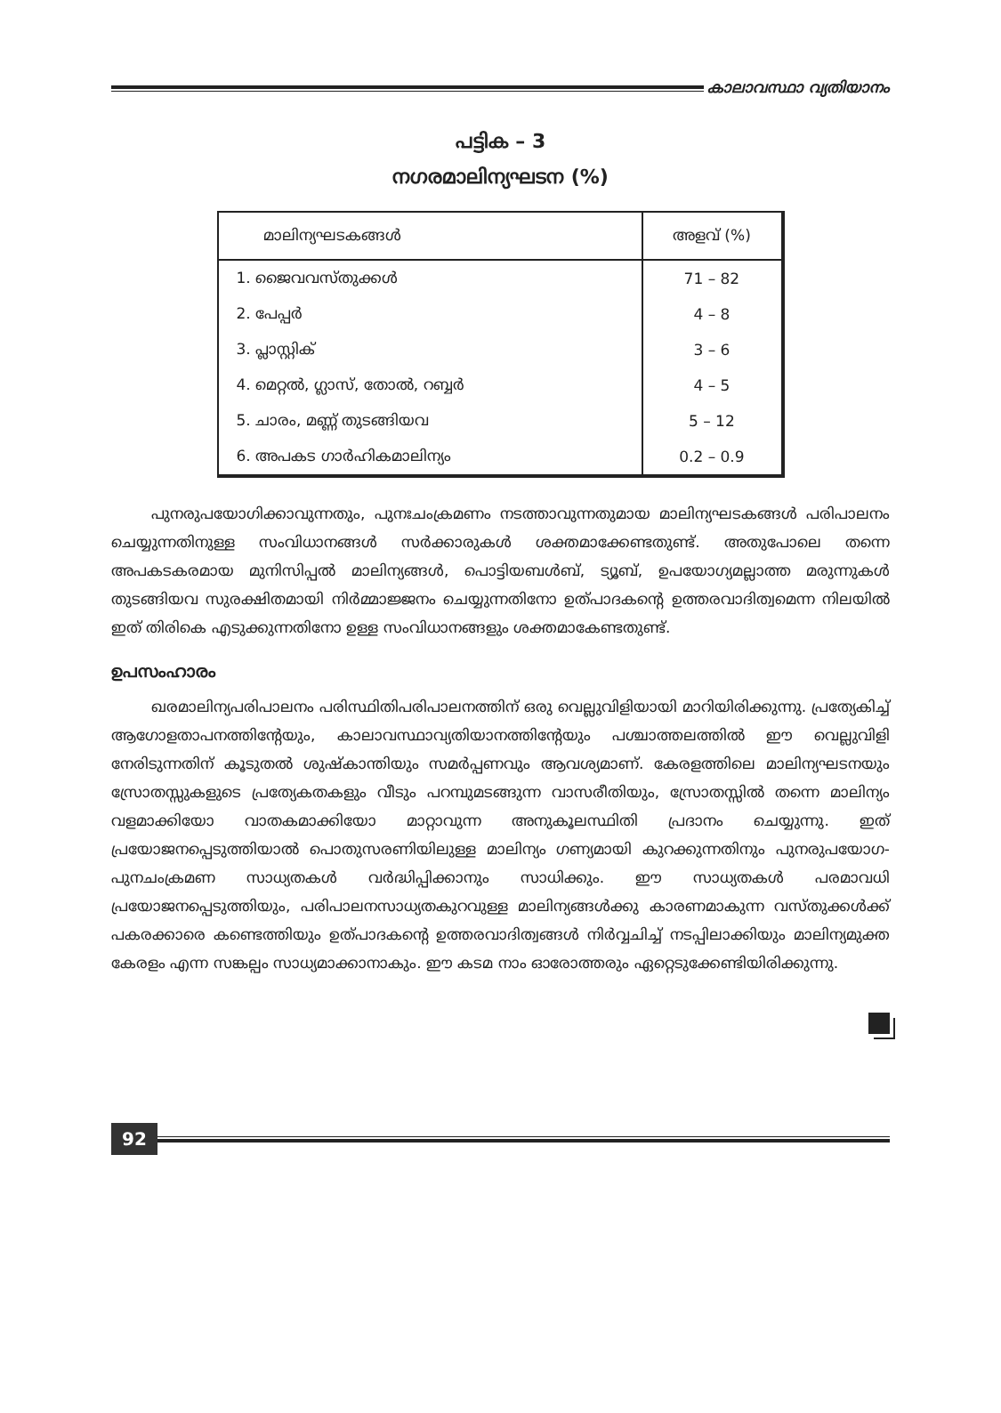കാലാവസ്ഥാ വ്യതിയാനം
പട്ടിക – 3
നഗരമാലിന്യഘടന (%)
| മാലിന്യഘടകങ്ങൾ | അളവ് (%) |
| --- | --- |
| 1. ജൈവവസ്തുക്കൾ | 71 – 82 |
| 2. പേപ്പർ | 4 – 8 |
| 3. പ്ലാസ്റ്റിക് | 3 – 6 |
| 4. മെറ്റൽ, ഗ്ലാസ്, തോൽ, റബ്ബർ | 4 – 5 |
| 5. ചാരം, മണ്ണ് തുടങ്ങിയവ | 5 – 12 |
| 6. അപകട ഗാർഹികമാലിന്യം | 0.2 – 0.9 |
പുനരുപയോഗിക്കാവുന്നതും, പുനഃചംക്രമണം നടത്താവുന്നതുമായ മാലിന്യഘടകങ്ങൾ പരിപാലനം ചെയ്യുന്നതിനുള്ള സംവിധാനങ്ങൾ സർക്കാരുകൾ ശക്തമാക്കേണ്ടതുണ്ട്. അതുപോലെ തന്നെ അപകടകരമായ മുനിസിപ്പൽ മാലിന്യങ്ങൾ, പൊട്ടിയബൾബ്, ട്യൂബ്, ഉപയോഗ്യമല്ലാത്ത മരുന്നുകൾ തുടങ്ങിയവ സുരക്ഷിതമായി നിർമ്മാജ്ജനം ചെയ്യുന്നതിനോ ഉത്പാദകന്റെ ഉത്തരവാദിത്വമെന്ന നിലയിൽ ഇത് തിരികെ എടുക്കുന്നതിനോ ഉള്ള സംവിധാനങ്ങളും ശക്തമാകേണ്ടതുണ്ട്.
ഉപസംഹാരം
ഖരമാലിന്യപരിപാലനം പരിസ്ഥിതിപരിപാലനത്തിന് ഒരു വെല്ലുവിളിയായി മാറിയിരിക്കുന്നു. പ്രത്യേകിച്ച് ആഗോളതാപനത്തിന്റേയും, കാലാവസ്ഥാവ്യതിയാനത്തിന്റേയും പശ്ചാത്തലത്തിൽ ഈ വെല്ലുവിളി നേരിടുന്നതിന് കൂടുതൽ ശുഷ്കാന്തിയും സമർപ്പണവും ആവശ്യമാണ്. കേരളത്തിലെ മാലിന്യഘടനയും സ്രോതസ്സുകളുടെ പ്രത്യേകതകളും വീടും പറമ്പുമടങ്ങുന്ന വാസരീതിയും, സ്രോതസ്സിൽ തന്നെ മാലിന്യം വളമാക്കിയോ വാതകമാക്കിയോ മാറ്റാവുന്ന അനുകൂലസ്ഥിതി പ്രദാനം ചെയ്യുന്നു. ഇത് പ്രയോജനപ്പെടുത്തിയാൽ പൊതുസരണിയിലുള്ള മാലിന്യം ഗണ്യമായി കുറക്കുന്നതിനും പുനരുപയോഗ-പുനചംക്രമണ സാധ്യതകൾ വർദ്ധിപ്പിക്കാനും സാധിക്കും. ഈ സാധ്യതകൾ പരമാവധി പ്രയോജനപ്പെടുത്തിയും, പരിപാലനസാധ്യതകുറവുള്ള മാലിന്യങ്ങൾക്കു കാരണമാകുന്ന വസ്തുക്കൾക്ക് പകരക്കാരെ കണ്ടെത്തിയും ഉത്പാദകന്റെ ഉത്തരവാദിത്വങ്ങൾ നിർവ്വചിച്ച് നടപ്പിലാക്കിയും മാലിന്യമുക്ത കേരളം എന്ന സങ്കല്പം സാധ്യമാക്കാനാകും. ഈ കടമ നാം ഓരോത്തരും ഏറ്റെടുക്കേണ്ടിയിരിക്കുന്നു.
92